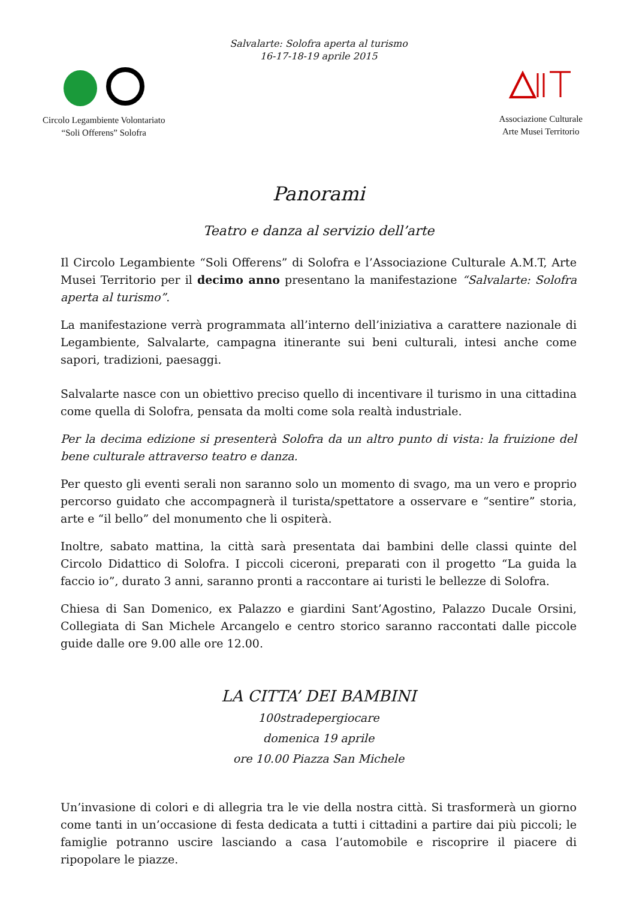Salvalarte: Solofra aperta al turismo
16-17-18-19 aprile 2015
Circolo Legambiente Volontariato
“Soli Offerens” Solofra
Associazione Culturale
Arte Musei Territorio
Panorami
Teatro e danza al servizio dell’arte
Il Circolo Legambiente “Soli Offerens” di Solofra e l’Associazione Culturale A.M.T, Arte Musei Territorio per il decimo anno presentano la manifestazione “Salvalarte: Solofra aperta al turismo”.
La manifestazione verrà programmata all’interno dell’iniziativa a carattere nazionale di Legambiente, Salvalarte, campagna itinerante sui beni culturali, intesi anche come sapori, tradizioni, paesaggi.
Salvalarte nasce con un obiettivo preciso quello di incentivare il turismo in una cittadina come quella di Solofra, pensata da molti come sola realtà industriale.
Per la decima edizione si presenterà Solofra da un altro punto di vista: la fruizione del bene culturale attraverso teatro e danza.
Per questo gli eventi serali non saranno solo un momento di svago, ma un vero e proprio percorso guidato che accompagnerà il turista/spettatore a osservare e “sentire” storia, arte e “il bello” del monumento che li ospiterà.
Inoltre, sabato mattina, la città sarà presentata dai bambini delle classi quinte del Circolo Didattico di Solofra. I piccoli ciceroni, preparati con il progetto “La guida la faccio io”, durato 3 anni, saranno pronti a raccontare ai turisti le bellezze di Solofra.
Chiesa di San Domenico, ex Palazzo e giardini Sant’Agostino, Palazzo Ducale Orsini, Collegiata di San Michele Arcangelo e centro storico saranno raccontati dalle piccole guide dalle ore 9.00 alle ore 12.00.
LA CITTA’ DEI BAMBINI
100stradepergiocare
domenica 19 aprile
ore 10.00 Piazza San Michele
Un’invasione di colori e di allegria tra le vie della nostra città. Si trasformerà un giorno come tanti in un’occasione di festa dedicata a tutti i cittadini a partire dai più piccoli; le famiglie potranno uscire lasciando a casa l’automobile e riscoprire il piacere di ripopolare le piazze.